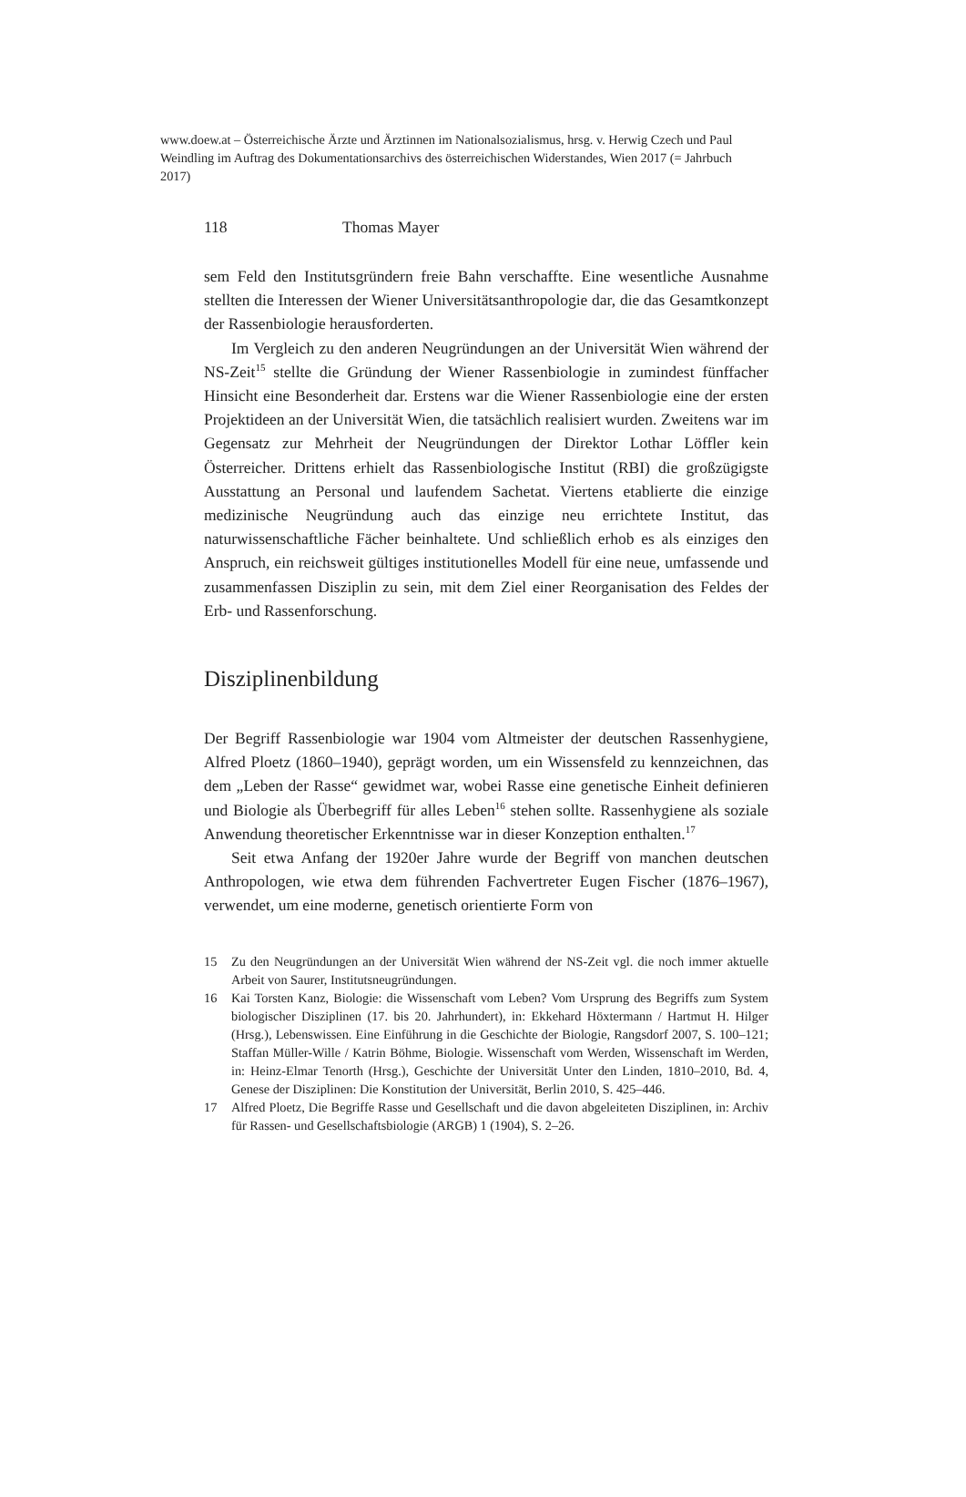www.doew.at – Österreichische Ärzte und Ärztinnen im Nationalsozialismus, hrsg. v. Herwig Czech und Paul Weindling im Auftrag des Dokumentationsarchivs des österreichischen Widerstandes, Wien 2017 (= Jahrbuch 2017)
118 Thomas Mayer
sem Feld den Institutsgründern freie Bahn verschaffte. Eine wesentliche Ausnahme stellten die Interessen der Wiener Universitätsanthropologie dar, die das Gesamtkonzept der Rassenbiologie herausforderten.
Im Vergleich zu den anderen Neugründungen an der Universität Wien während der NS-Zeit<sup>15</sup> stellte die Gründung der Wiener Rassenbiologie in zumindest fünffacher Hinsicht eine Besonderheit dar. Erstens war die Wiener Rassenbiologie eine der ersten Projektideen an der Universität Wien, die tatsächlich realisiert wurden. Zweitens war im Gegensatz zur Mehrheit der Neugründungen der Direktor Lothar Löffler kein Österreicher. Drittens erhielt das Rassenbiologische Institut (RBI) die großzügigste Ausstattung an Personal und laufendem Sachetat. Viertens etablierte die einzige medizinische Neugründung auch das einzige neu errichtete Institut, das naturwissenschaftliche Fächer beinhaltete. Und schließlich erhob es als einziges den Anspruch, ein reichsweit gültiges institutionelles Modell für eine neue, umfassende und zusammenfassen Disziplin zu sein, mit dem Ziel einer Reorganisation des Feldes der Erb- und Rassenforschung.
Disziplinenbildung
Der Begriff Rassenbiologie war 1904 vom Altmeister der deutschen Rassenhygiene, Alfred Ploetz (1860–1940), geprägt worden, um ein Wissensfeld zu kennzeichnen, das dem „Leben der Rasse“ gewidmet war, wobei Rasse eine genetische Einheit definieren und Biologie als Überbegriff für alles Leben<sup>16</sup> stehen sollte. Rassenhygiene als soziale Anwendung theoretischer Erkenntnisse war in dieser Konzeption enthalten.<sup>17</sup>
Seit etwa Anfang der 1920er Jahre wurde der Begriff von manchen deutschen Anthropologen, wie etwa dem führenden Fachvertreter Eugen Fischer (1876–1967), verwendet, um eine moderne, genetisch orientierte Form von
15
Zu den Neugründungen an der Universität Wien während der NS-Zeit vgl. die noch immer aktuelle Arbeit von Saurer, Institutsneugründungen.
16
Kai Torsten Kanz, Biologie: die Wissenschaft vom Leben? Vom Ursprung des Begriffs zum System biologischer Disziplinen (17. bis 20. Jahrhundert), in: Ekkehard Höxtermann / Hartmut H. Hilger (Hrsg.), Lebenswissen. Eine Einführung in die Geschichte der Biologie, Rangsdorf 2007, S. 100–121; Staffan Müller-Wille / Katrin Böhme, Biologie. Wissenschaft vom Werden, Wissenschaft im Werden, in: Heinz-Elmar Tenorth (Hrsg.), Geschichte der Universität Unter den Linden, 1810–2010, Bd. 4, Genese der Disziplinen: Die Konstitution der Universität, Berlin 2010, S. 425–446.
17
Alfred Ploetz, Die Begriffe Rasse und Gesellschaft und die davon abgeleiteten Disziplinen, in: Archiv für Rassen- und Gesellschaftsbiologie (ARGB) 1 (1904), S. 2–26.